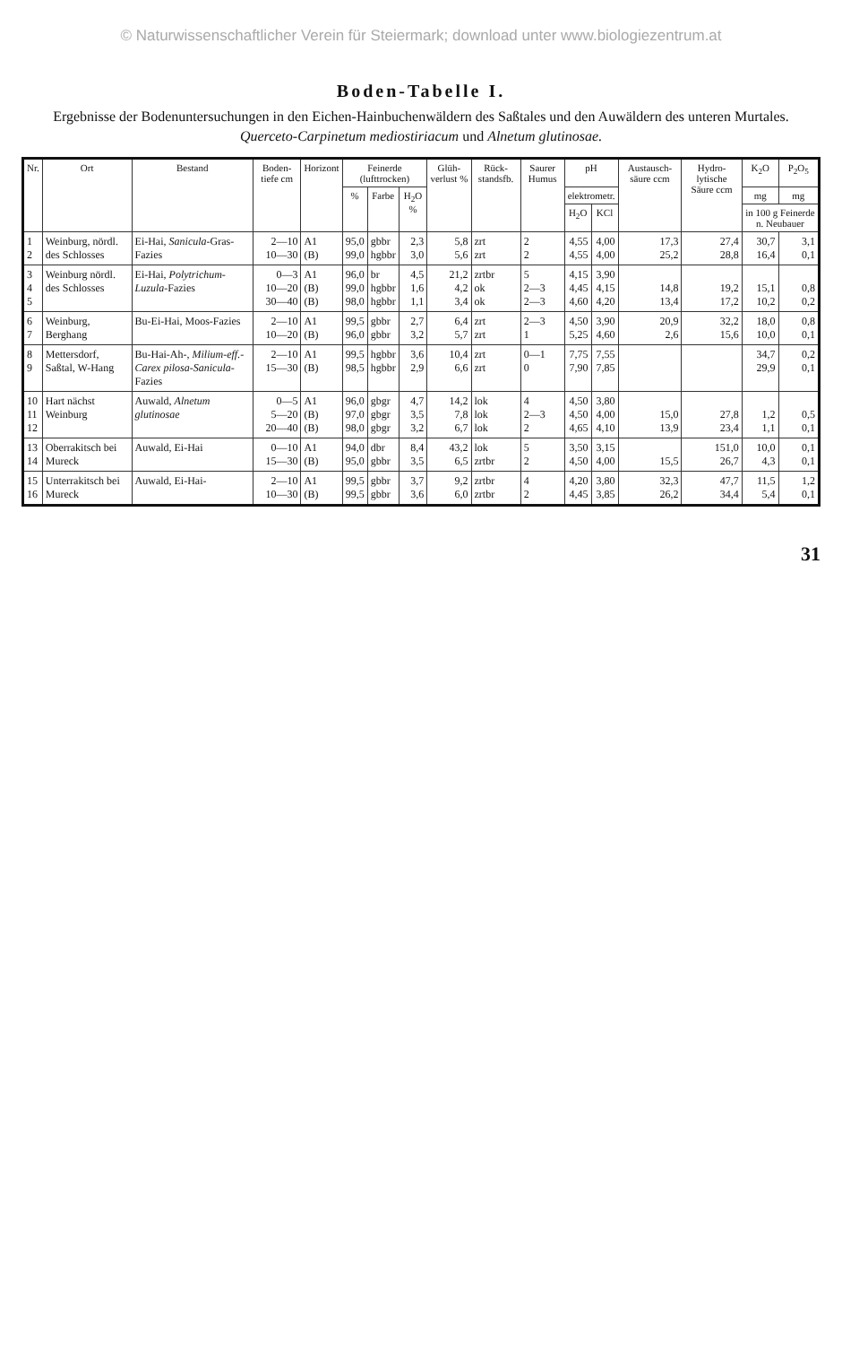© Naturwissenschaftlicher Verein für Steiermark; download unter www.biologiezentrum.at
Boden-Tabelle I.
Ergebnisse der Bodenuntersuchungen in den Eichen-Hainbuchenwäldern des Saßtales und den Auwäldern des unteren Murtales.
Querceto-Carpinetum mediostiriacum und Alnetum glutinosae.
| Nr. | Ort | Bestand | Boden-tiefe cm | Horizont | Feinerde (lufttrocken) | | | Glüh-verlust % | Rück-standsfb. | Saurer Humus | pH | | Austausch-säure ccm | Hydro-lytische Säure ccm | K<sub>2</sub>O | P<sub>2</sub>O<sub>5</sub> |
| --- | --- | --- | --- | --- | --- | --- | --- | --- | --- | --- | --- | --- | --- | --- | --- | --- |
| | | | | | % | Farbe | H<sub>2</sub>O % | | | | elektrometr. | | | | mg | mg |
| | | | | | | | | | | | H<sub>2</sub>O | KCl | | | in 100 g Feinerde n. Neubauer | |
| 1 2 | Weinburg, nördl. des Schlosses | Ei-Hai, Sanicula -Gras-Fazies | 2—10 10—30 | A1 (B) | 95,0 99,0 | gbbr hgbbr | 2,3 3,0 | 5,8 5,6 | zrt zrt | 2 2 | 4,55 4,55 | 4,00 4,00 | 17,3 25,2 | 27,4 28,8 | 30,7 16,4 | 3,1 0,1 |
| 3 4 5 | Weinburg nördl. des Schlosses | Ei-Hai, Polytrichum-Luzula -Fazies | 0—3 10—20 30—40 | A1 (B) (B) | 96,0 99,0 98,0 | br hgbbr hgbbr | 4,5 1,6 1,1 | 21,2 4,2 3,4 | zrtbr ok ok | 5 2—3 2—3 | 4,15 4,45 4,60 | 3,90 4,15 4,20 | 14,8 13,4 | 19,2 17,2 | 15,1 10,2 | 0,8 0,2 |
| 6 7 | Weinburg, Berghang | Bu-Ei-Hai, Moos-Fazies | 2—10 10—20 | A1 (B) | 99,5 96,0 | gbbr gbbr | 2,7 3,2 | 6,4 5,7 | zrt zrt | 2—3 1 | 4,50 5,25 | 3,90 4,60 | 20,9 2,6 | 32,2 15,6 | 18,0 10,0 | 0,8 0,1 |
| 8 9 | Mettersdorf, Saßtal, W-Hang | Bu-Hai-Ah-, Milium-eff.-Carex pilosa-Sanicula -Fazies | 2—10 15—30 | A1 (B) | 99,5 98,5 | hgbbr hgbbr | 3,6 2,9 | 10,4 6,6 | zrt zrt | 0—1 0 | 7,75 7,90 | 7,55 7,85 | | | 34,7 29,9 | 0,2 0,1 |
| 10 11 12 | Hart nächst Weinburg | Auwald, Alnetum glutinosae | 0—5 5—20 20—40 | A1 (B) (B) | 96,0 97,0 98,0 | gbgr gbgr gbgr | 4,7 3,5 3,2 | 14,2 7,8 6,7 | lok lok lok | 4 2—3 2 | 4,50 4,50 4,65 | 3,80 4,00 4,10 | 15,0 13,9 | 27,8 23,4 | 1,2 1,1 | 0,5 0,1 |
| 13 14 | Oberrakitsch bei Mureck | Auwald, Ei-Hai | 0—10 15—30 | A1 (B) | 94,0 95,0 | dbr gbbr | 8,4 3,5 | 43,2 6,5 | lok zrtbr | 5 2 | 3,50 4,50 | 3,15 4,00 | 15,5 | 151,0 26,7 | 10,0 4,3 | 0,1 0,1 |
| 15 16 | Unterrakitsch bei Mureck | Auwald, Ei-Hai- | 2—10 10—30 | A1 (B) | 99,5 99,5 | gbbr gbbr | 3,7 3,6 | 9,2 6,0 | zrtbr zrtbr | 4 2 | 4,20 4,45 | 3,80 3,85 | 32,3 26,2 | 47,7 34,4 | 11,5 5,4 | 1,2 0,1 |
31